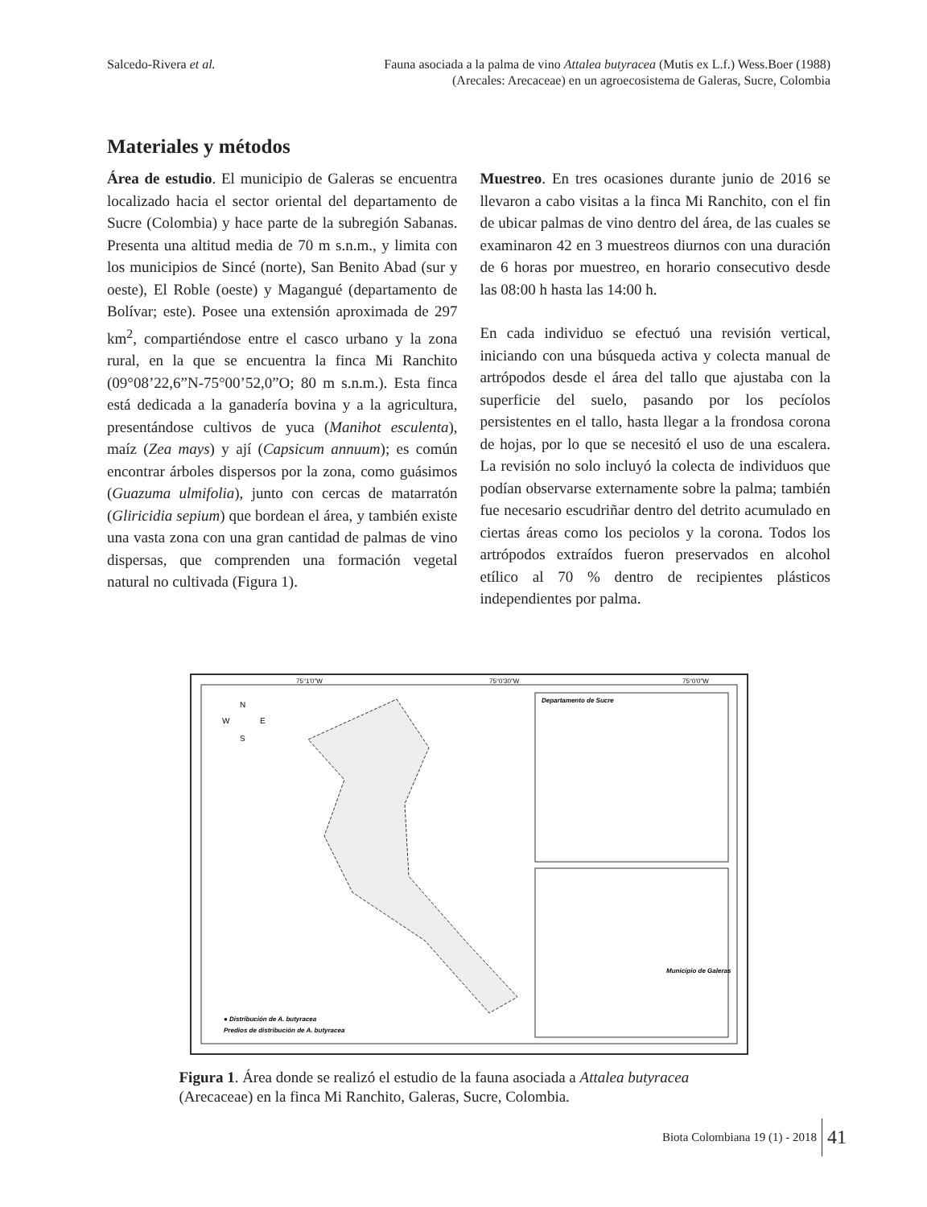Salcedo-Rivera et al. Fauna asociada a la palma de vino Attalea butyracea (Mutis ex L.f.) Wess.Boer (1988)
(Arecales: Arecaceae) en un agroecosistema de Galeras, Sucre, Colombia
Materiales y métodos
Área de estudio. El municipio de Galeras se encuentra localizado hacia el sector oriental del departamento de Sucre (Colombia) y hace parte de la subregión Sabanas. Presenta una altitud media de 70 m s.n.m., y limita con los municipios de Sincé (norte), San Benito Abad (sur y oeste), El Roble (oeste) y Magangué (departamento de Bolívar; este). Posee una extensión aproximada de 297 km<sup>2</sup>, compartiéndose entre el casco urbano y la zona rural, en la que se encuentra la finca Mi Ranchito (09°08’22,6”N-75°00’52,0”O; 80 m s.n.m.). Esta finca está dedicada a la ganadería bovina y a la agricultura, presentándose cultivos de yuca (Manihot esculenta), maíz (Zea mays) y ají (Capsicum annuum); es común encontrar árboles dispersos por la zona, como guásimos (Guazuma ulmifolia), junto con cercas de matarratón (Gliricidia sepium) que bordean el área, y también existe una vasta zona con una gran cantidad de palmas de vino dispersas, que comprenden una formación vegetal natural no cultivada (Figura 1).
Muestreo. En tres ocasiones durante junio de 2016 se llevaron a cabo visitas a la finca Mi Ranchito, con el fin de ubicar palmas de vino dentro del área, de las cuales se examinaron 42 en 3 muestreos diurnos con una duración de 6 horas por muestreo, en horario consecutivo desde las 08:00 h hasta las 14:00 h.
En cada individuo se efectuó una revisión vertical, iniciando con una búsqueda activa y colecta manual de artrópodos desde el área del tallo que ajustaba con la superficie del suelo, pasando por los pecíolos persistentes en el tallo, hasta llegar a la frondosa corona de hojas, por lo que se necesitó el uso de una escalera. La revisión no solo incluyó la colecta de individuos que podían observarse externamente sobre la palma; también fue necesario escudriñar dentro del detrito acumulado en ciertas áreas como los peciolos y la corona. Todos los artrópodos extraídos fueron preservados en alcohol etílico al 70 % dentro de recipientes plásticos independientes por palma.
75°1'0"W
75°0'30"W
75°0'0"W
N
W
E
S
Departamento de Sucre
Municipio de Galeras
● Distribución de A. butyracea
Predios de distribución de A. butyracea
Figura 1. Área donde se realizó el estudio de la fauna asociada a Attalea butyracea (Arecaceae) en la finca Mi Ranchito, Galeras, Sucre, Colombia.
Biota Colombiana 19 (1) - 2018 41